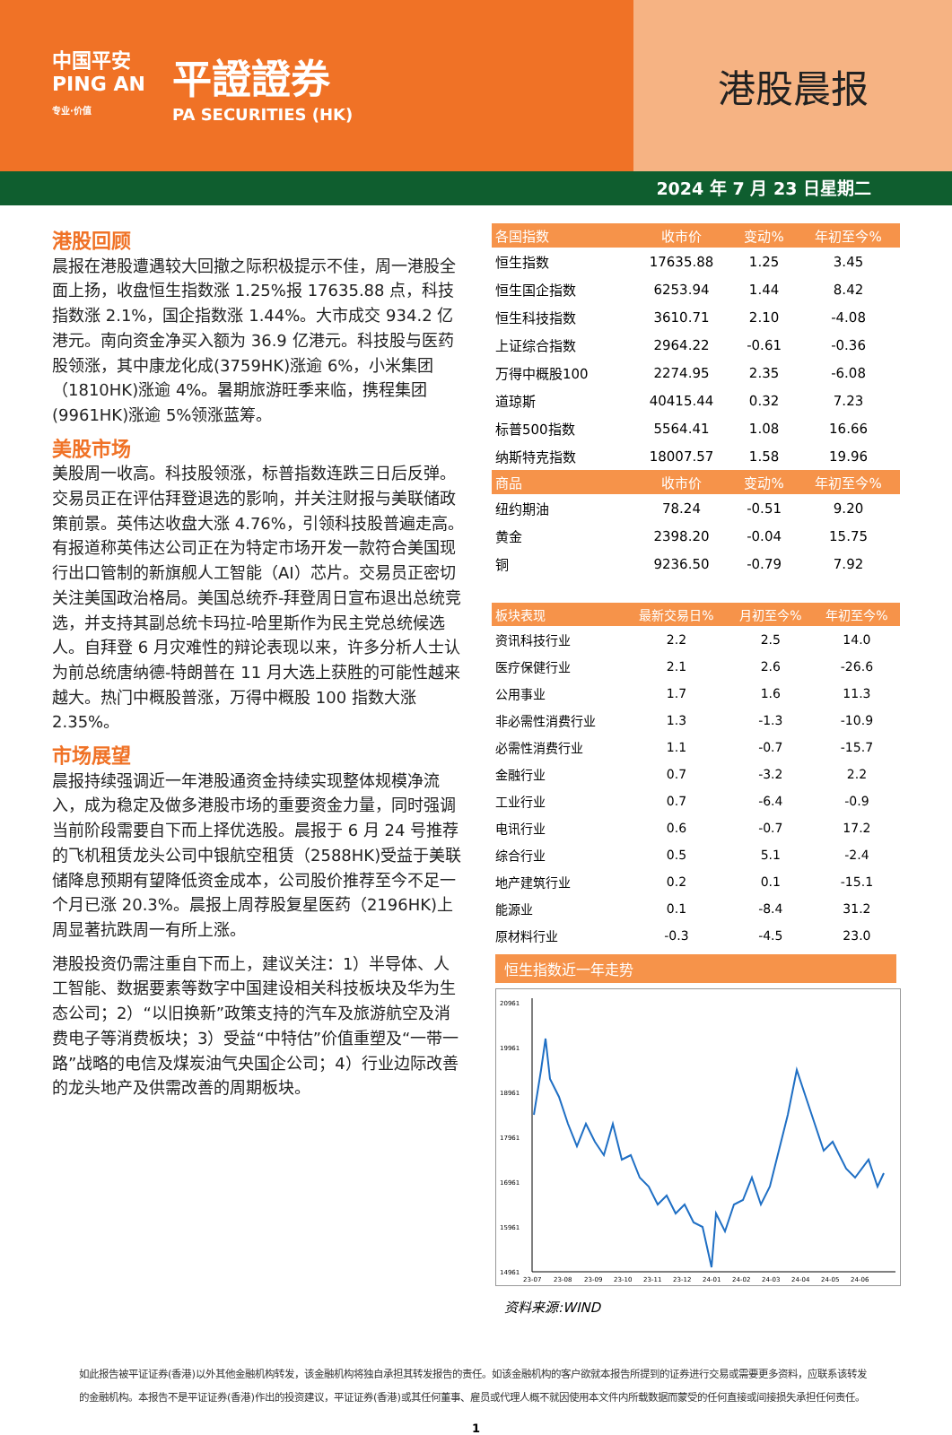中国平安
PING AN
专业·价值
平證證券
PA SECURITIES (HK)
港股晨报
2024 年 7 月 23 日星期二
港股回顾
晨报在港股遭遇较大回撤之际积极提示不佳，周一港股全面上扬，收盘恒生指数涨 1.25%报 17635.88 点，科技指数涨 2.1%，国企指数涨 1.44%。大市成交 934.2 亿港元。南向资金净买入额为 36.9 亿港元。科技股与医药股领涨，其中康龙化成(3759HK)涨逾 6%，小米集团（1810HK)涨逾 4%。暑期旅游旺季来临，携程集团(9961HK)涨逾 5%领涨蓝筹。
美股市场
美股周一收高。科技股领涨，标普指数连跌三日后反弹。交易员正在评估拜登退选的影响，并关注财报与美联储政策前景。英伟达收盘大涨 4.76%，引领科技股普遍走高。有报道称英伟达公司正在为特定市场开发一款符合美国现行出口管制的新旗舰人工智能（AI）芯片。交易员正密切关注美国政治格局。美国总统乔-拜登周日宣布退出总统竞选，并支持其副总统卡玛拉-哈里斯作为民主党总统候选人。自拜登 6 月灾难性的辩论表现以来，许多分析人士认为前总统唐纳德-特朗普在 11 月大选上获胜的可能性越来越大。热门中概股普涨，万得中概股 100 指数大涨 2.35%。
市场展望
晨报持续强调近一年港股通资金持续实现整体规模净流入，成为稳定及做多港股市场的重要资金力量，同时强调当前阶段需要自下而上择优选股。晨报于 6 月 24 号推荐的飞机租赁龙头公司中银航空租赁（2588HK)受益于美联储降息预期有望降低资金成本，公司股价推荐至今不足一个月已涨 20.3%。晨报上周荐股复星医药（2196HK)上周显著抗跌周一有所上涨。
港股投资仍需注重自下而上，建议关注：1）半导体、人工智能、数据要素等数字中国建设相关科技板块及华为生态公司；2）“以旧换新”政策支持的汽车及旅游航空及消费电子等消费板块；3）受益“中特估”价值重塑及“一带一路”战略的电信及煤炭油气央国企公司；4）行业边际改善的龙头地产及供需改善的周期板块。
| 各国指数 | 收市价 | 变动% | 年初至今% |
| --- | --- | --- | --- |
| 恒生指数 | 17635.88 | 1.25 | 3.45 |
| 恒生国企指数 | 6253.94 | 1.44 | 8.42 |
| 恒生科技指数 | 3610.71 | 2.10 | -4.08 |
| 上证综合指数 | 2964.22 | -0.61 | -0.36 |
| 万得中概股100 | 2274.95 | 2.35 | -6.08 |
| 道琼斯 | 40415.44 | 0.32 | 7.23 |
| 标普500指数 | 5564.41 | 1.08 | 16.66 |
| 纳斯特克指数 | 18007.57 | 1.58 | 19.96 |
| 商品 | 收市价 | 变动% | 年初至今% |
| 纽约期油 | 78.24 | -0.51 | 9.20 |
| 黄金 | 2398.20 | -0.04 | 15.75 |
| 铜 | 9236.50 | -0.79 | 7.92 |
| 板块表现 | 最新交易日% | 月初至今% | 年初至今% |
| --- | --- | --- | --- |
| 资讯科技行业 | 2.2 | 2.5 | 14.0 |
| 医疗保健行业 | 2.1 | 2.6 | -26.6 |
| 公用事业 | 1.7 | 1.6 | 11.3 |
| 非必需性消费行业 | 1.3 | -1.3 | -10.9 |
| 必需性消费行业 | 1.1 | -0.7 | -15.7 |
| 金融行业 | 0.7 | -3.2 | 2.2 |
| 工业行业 | 0.7 | -6.4 | -0.9 |
| 电讯行业 | 0.6 | -0.7 | 17.2 |
| 综合行业 | 0.5 | 5.1 | -2.4 |
| 地产建筑行业 | 0.2 | 0.1 | -15.1 |
| 能源业 | 0.1 | -8.4 | 31.2 |
| 原材料行业 | -0.3 | -4.5 | 23.0 |
恒生指数近一年走势
20961
19961
18961
17961
16961
15961
14961
23-07
23-08
23-09
23-10
23-11
23-12
24-01
24-02
24-03
24-04
24-05
24-06
资料来源:WIND
如此报告被平证证券(香港)以外其他金融机构转发，该金融机构将独自承担其转发报告的责任。如该金融机构的客户欲就本报告所提到的证券进行交易或需要更多资料，应联系该转发的金融机构。本报告不是平证证券(香港)作出的投资建议，平证证券(香港)或其任何董事、雇员或代理人概不就因使用本文件内所载数据而蒙受的任何直接或间接损失承担任何责任。
1